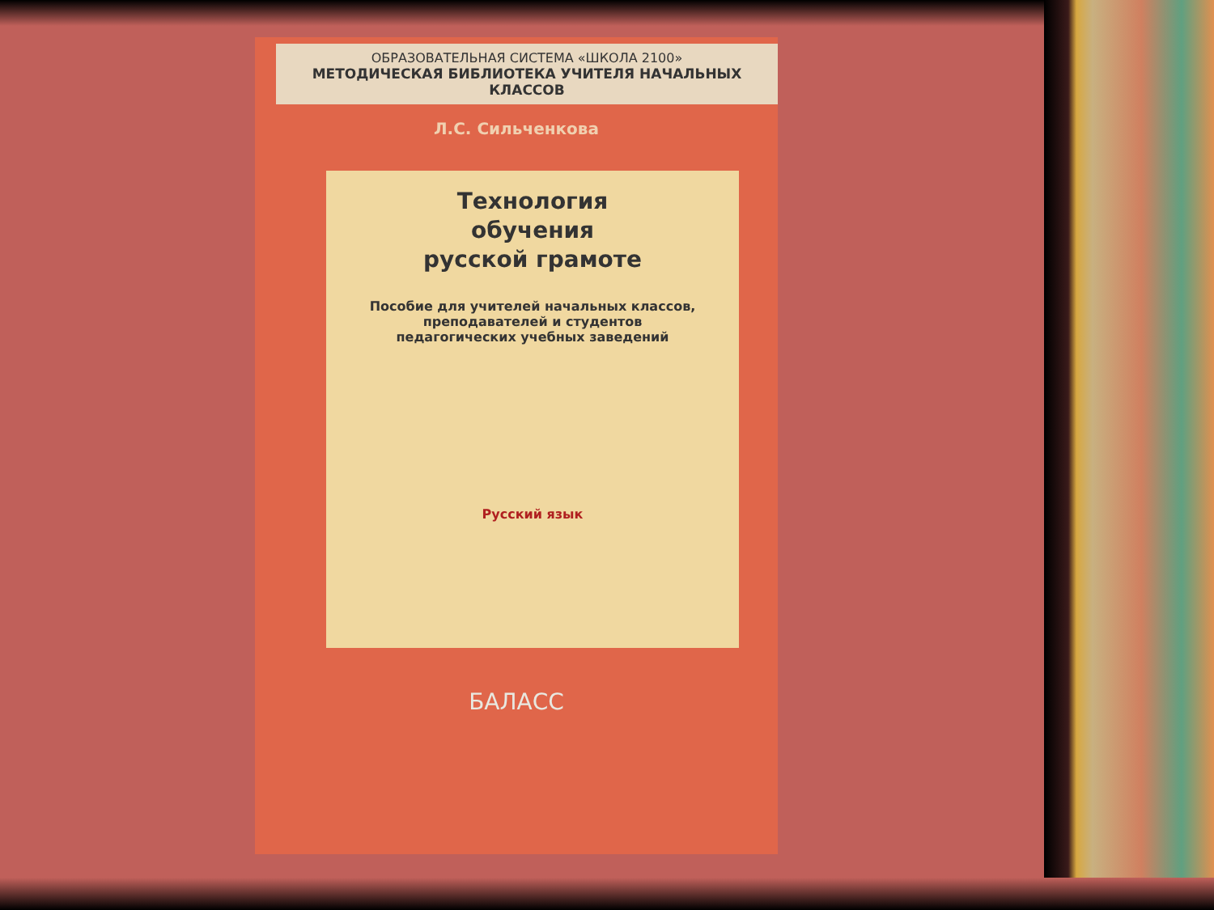ОБРАЗОВАТЕЛЬНАЯ СИСТЕМА «ШКОЛА 2100»
МЕТОДИЧЕСКАЯ БИБЛИОТЕКА УЧИТЕЛЯ НАЧАЛЬНЫХ КЛАССОВ
Л.С. Сильченкова
Технология
обучения
русской грамоте
Пособие для учителей начальных классов,
преподавателей и студентов
педагогических учебных заведений
Русский язык
БАЛАСС